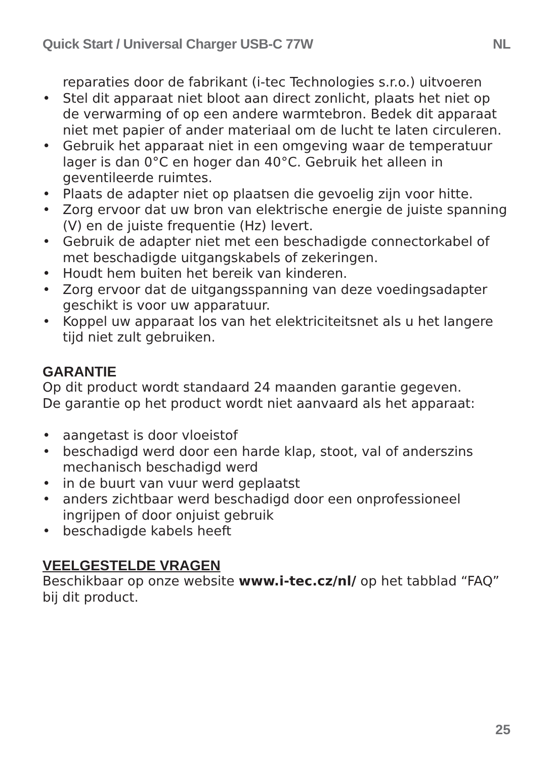Quick Start / Universal Charger USB-C 77W NL
reparaties door de fabrikant (i-tec Technologies s.r.o.) uitvoeren
• Stel dit apparaat niet bloot aan direct zonlicht, plaats het niet op de verwarming of op een andere warmtebron. Bedek dit apparaat niet met papier of ander materiaal om de lucht te laten circuleren.
• Gebruik het apparaat niet in een omgeving waar de temperatuur lager is dan 0°C en hoger dan 40°C. Gebruik het alleen in geventileerde ruimtes.
• Plaats de adapter niet op plaatsen die gevoelig zijn voor hitte.
• Zorg ervoor dat uw bron van elektrische energie de juiste spanning (V) en de juiste frequentie (Hz) levert.
• Gebruik de adapter niet met een beschadigde connectorkabel of met beschadigde uitgangskabels of zekeringen.
• Houdt hem buiten het bereik van kinderen.
• Zorg ervoor dat de uitgangsspanning van deze voedingsadapter geschikt is voor uw apparatuur.
• Koppel uw apparaat los van het elektriciteitsnet als u het langere tijd niet zult gebruiken.
GARANTIE
Op dit product wordt standaard 24 maanden garantie gegeven.
De garantie op het product wordt niet aanvaard als het apparaat:
• aangetast is door vloeistof
• beschadigd werd door een harde klap, stoot, val of anderszins mechanisch beschadigd werd
• in de buurt van vuur werd geplaatst
• anders zichtbaar werd beschadigd door een onprofessioneel ingrijpen of door onjuist gebruik
• beschadigde kabels heeft
VEELGESTELDE VRAGEN
Beschikbaar op onze website www.i-tec.cz/nl/ op het tabblad “FAQ” bij dit product.
25